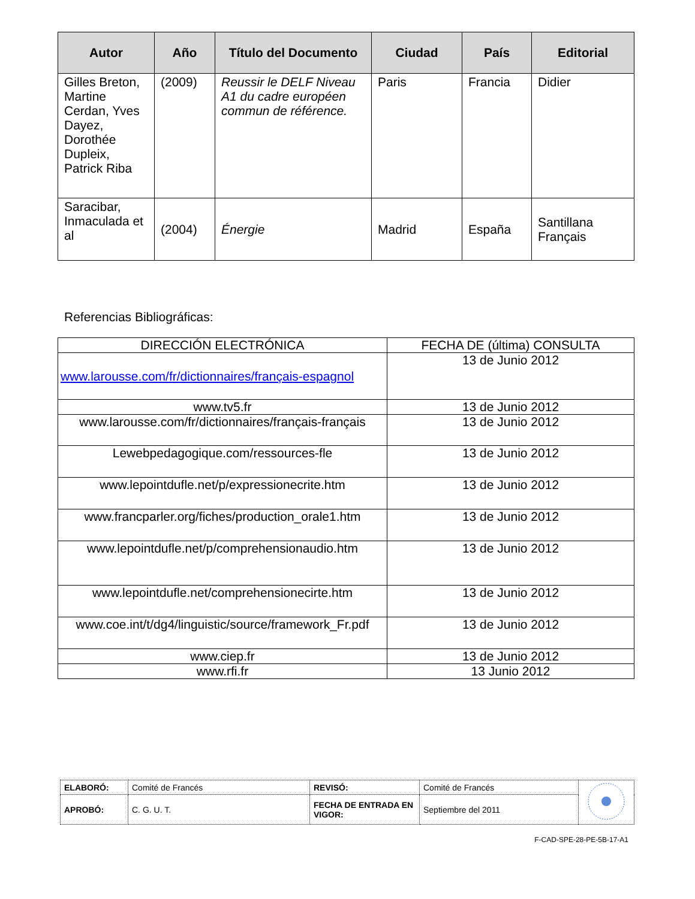| Autor | Año | Título del Documento | Ciudad | País | Editorial |
| --- | --- | --- | --- | --- | --- |
| Gilles Breton, Martine Cerdan, Yves Dayez, Dorothée Dupleix, Patrick Riba | (2009) | Reussir le DELF Niveau A1 du cadre européen commun de référence. | Paris | Francia | Didier |
| Saracibar, Inmaculada et al | (2004) | Énergie | Madrid | España | Santillana Français |
Referencias Bibliográficas:
| DIRECCIÓN ELECTRÓNICA | FECHA DE (última) CONSULTA |
| --- | --- |
| www.larousse.com/fr/dictionnaires/français-espagnol | 13 de Junio 2012 |
| www.tv5.fr | 13 de Junio 2012 |
| www.larousse.com/fr/dictionnaires/français-français | 13 de Junio 2012 |
| Lewebpedagogique.com/ressources-fle | 13 de Junio 2012 |
| www.lepointdufle.net/p/expressionecrite.htm | 13 de Junio 2012 |
| www.francparler.org/fiches/production_orale1.htm | 13 de Junio 2012 |
| www.lepointdufle.net/p/comprehensionaudio.htm | 13 de Junio 2012 |
| www.lepointdufle.net/comprehensionecirte.htm | 13 de Junio 2012 |
| www.coe.int/t/dg4/linguistic/source/framework_Fr.pdf | 13 de Junio 2012 |
| www.ciep.fr | 13 de Junio 2012 |
| www.rfi.fr | 13 Junio 2012 |
| ELABORÓ: | Comité de Francés | REVISÓ: | Comité de Francés | |
| APROBÓ: | C. G. U. T. | FECHA DE ENTRADA EN VIGOR: | Septiembre del 2011 | |
F-CAD-SPE-28-PE-5B-17-A1